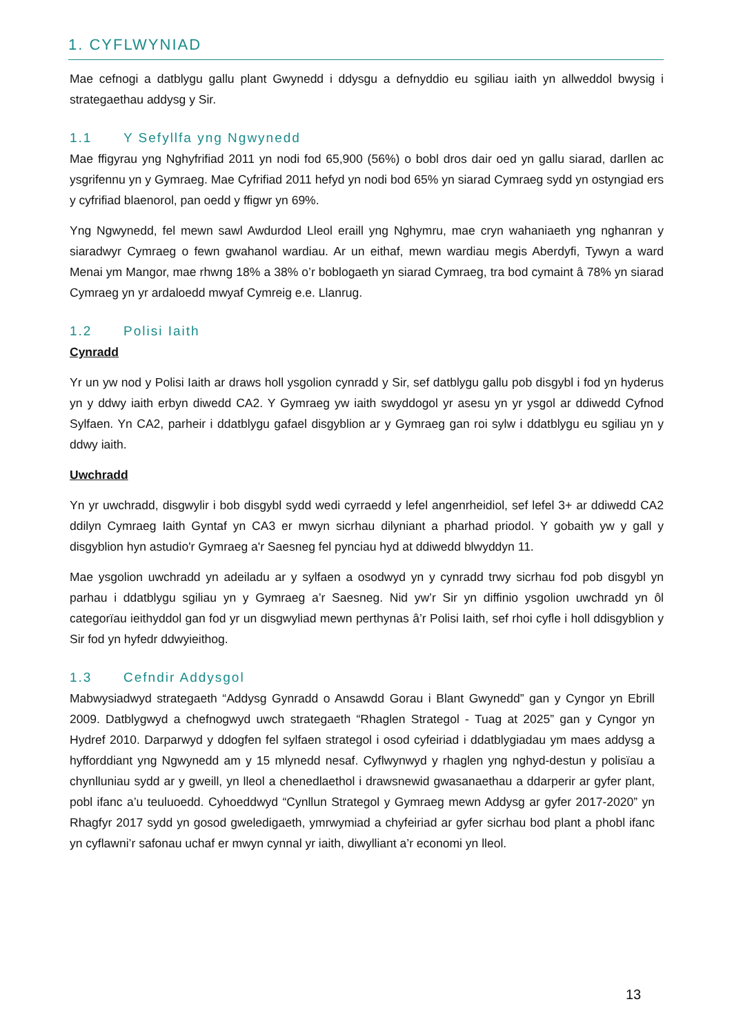1. CYFLWYNIAD
Mae cefnogi a datblygu gallu plant Gwynedd i ddysgu a defnyddio eu sgiliau iaith yn allweddol bwysig i strategaethau addysg y Sir.
1.1 Y Sefyllfa yng Ngwynedd
Mae ffigyrau yng Nghyfrifiad 2011 yn nodi fod 65,900 (56%) o bobl dros dair oed yn gallu siarad, darllen ac ysgrifennu yn y Gymraeg. Mae Cyfrifiad 2011 hefyd yn nodi bod 65% yn siarad Cymraeg sydd yn ostyngiad ers y cyfrifiad blaenorol, pan oedd y ffigwr yn 69%.
Yng Ngwynedd, fel mewn sawl Awdurdod Lleol eraill yng Nghymru, mae cryn wahaniaeth yng nghanran y siaradwyr Cymraeg o fewn gwahanol wardiau. Ar un eithaf, mewn wardiau megis Aberdyfi, Tywyn a ward Menai ym Mangor, mae rhwng 18% a 38% o’r boblogaeth yn siarad Cymraeg, tra bod cymaint â 78% yn siarad Cymraeg yn yr ardaloedd mwyaf Cymreig e.e. Llanrug.
1.2 Polisi Iaith
Cynradd
Yr un yw nod y Polisi Iaith ar draws holl ysgolion cynradd y Sir, sef datblygu gallu pob disgybl i fod yn hyderus yn y ddwy iaith erbyn diwedd CA2. Y Gymraeg yw iaith swyddogol yr asesu yn yr ysgol ar ddiwedd Cyfnod Sylfaen. Yn CA2, parheir i ddatblygu gafael disgyblion ar y Gymraeg gan roi sylw i ddatblygu eu sgiliau yn y ddwy iaith.
Uwchradd
Yn yr uwchradd, disgwylir i bob disgybl sydd wedi cyrraedd y lefel angenrheidiol, sef lefel 3+ ar ddiwedd CA2 ddilyn Cymraeg Iaith Gyntaf yn CA3 er mwyn sicrhau dilyniant a pharhad priodol. Y gobaith yw y gall y disgyblion hyn astudio'r Gymraeg a'r Saesneg fel pynciau hyd at ddiwedd blwyddyn 11.
Mae ysgolion uwchradd yn adeiladu ar y sylfaen a osodwyd yn y cynradd trwy sicrhau fod pob disgybl yn parhau i ddatblygu sgiliau yn y Gymraeg a’r Saesneg. Nid yw’r Sir yn diffinio ysgolion uwchradd yn ôl categorïau ieithyddol gan fod yr un disgwyliad mewn perthynas â’r Polisi Iaith, sef rhoi cyfle i holl ddisgyblion y Sir fod yn hyfedr ddwyieithog.
1.3 Cefndir Addysgol
Mabwysiadwyd strategaeth “Addysg Gynradd o Ansawdd Gorau i Blant Gwynedd” gan y Cyngor yn Ebrill 2009. Datblygwyd a chefnogwyd uwch strategaeth “Rhaglen Strategol - Tuag at 2025” gan y Cyngor yn Hydref 2010. Darparwyd y ddogfen fel sylfaen strategol i osod cyfeiriad i ddatblygiadau ym maes addysg a hyfforddiant yng Ngwynedd am y 15 mlynedd nesaf. Cyflwynwyd y rhaglen yng nghyd-destun y polisïau a chynlluniau sydd ar y gweill, yn lleol a chenedlaethol i drawsnewid gwasanaethau a ddarperir ar gyfer plant, pobl ifanc a’u teuluoedd. Cyhoeddwyd “Cynllun Strategol y Gymraeg mewn Addysg ar gyfer 2017-2020” yn Rhagfyr 2017 sydd yn gosod gweledigaeth, ymrwymiad a chyfeiriad ar gyfer sicrhau bod plant a phobl ifanc yn cyflawni’r safonau uchaf er mwyn cynnal yr iaith, diwylliant a’r economi yn lleol.
13